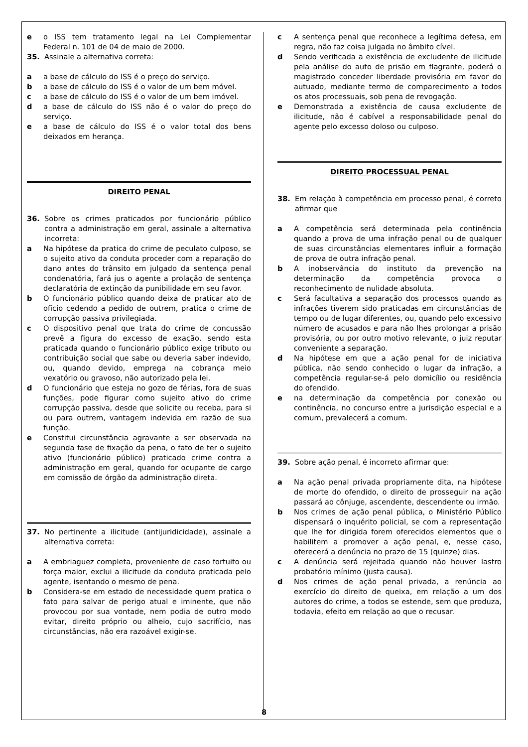e o ISS tem tratamento legal na Lei Complementar Federal n. 101 de 04 de maio de 2000.
35. Assinale a alternativa correta:
a a base de cálculo do ISS é o preço do serviço.
b a base de cálculo do ISS é o valor de um bem móvel.
c a base de cálculo do ISS é o valor de um bem imóvel.
d a base de cálculo do ISS não é o valor do preço do serviço.
e a base de cálculo do ISS é o valor total dos bens deixados em herança.
DIREITO PENAL
36. Sobre os crimes praticados por funcionário público contra a administração em geral, assinale a alternativa incorreta:
a Na hipótese da pratica do crime de peculato culposo, se o sujeito ativo da conduta proceder com a reparação do dano antes do trânsito em julgado da sentença penal condenatória, fará jus o agente a prolação de sentença declaratória de extinção da punibilidade em seu favor.
b O funcionário público quando deixa de praticar ato de ofício cedendo a pedido de outrem, pratica o crime de corrupção passiva privilegiada.
c O dispositivo penal que trata do crime de concussão prevê a figura do excesso de exação, sendo esta praticada quando o funcionário público exige tributo ou contribuição social que sabe ou deveria saber indevido, ou, quando devido, emprega na cobrança meio vexatório ou gravoso, não autorizado pela lei.
d O funcionário que esteja no gozo de férias, fora de suas funções, pode figurar como sujeito ativo do crime corrupção passiva, desde que solicite ou receba, para si ou para outrem, vantagem indevida em razão de sua função.
e Constitui circunstância agravante a ser observada na segunda fase de fixação da pena, o fato de ter o sujeito ativo (funcionário público) praticado crime contra a administração em geral, quando for ocupante de cargo em comissão de órgão da administração direta.
37. No pertinente a ilicitude (antijuridicidade), assinale a alternativa correta:
a A embriaguez completa, proveniente de caso fortuito ou força maior, exclui a ilicitude da conduta praticada pelo agente, isentando o mesmo de pena.
b Considera-se em estado de necessidade quem pratica o fato para salvar de perigo atual e iminente, que não provocou por sua vontade, nem podia de outro modo evitar, direito próprio ou alheio, cujo sacrifício, nas circunstâncias, não era razoável exigir-se.
c A sentença penal que reconhece a legítima defesa, em regra, não faz coisa julgada no âmbito cível.
d Sendo verificada a existência de excludente de ilicitude pela análise do auto de prisão em flagrante, poderá o magistrado conceder liberdade provisória em favor do autuado, mediante termo de comparecimento a todos os atos processuais, sob pena de revogação.
e Demonstrada a existência de causa excludente de ilicitude, não é cabível a responsabilidade penal do agente pelo excesso doloso ou culposo.
DIREITO PROCESSUAL PENAL
38. Em relação à competência em processo penal, é correto afirmar que
a A competência será determinada pela continência quando a prova de uma infração penal ou de qualquer de suas circunstâncias elementares influir a formação de prova de outra infração penal.
b A inobservância do instituto da prevenção na determinação da competência provoca o reconhecimento de nulidade absoluta.
c Será facultativa a separação dos processos quando as infrações tiverem sido praticadas em circunstâncias de tempo ou de lugar diferentes, ou, quando pelo excessivo número de acusados e para não lhes prolongar a prisão provisória, ou por outro motivo relevante, o juiz reputar conveniente a separação.
d Na hipótese em que a ação penal for de iniciativa pública, não sendo conhecido o lugar da infração, a competência regular-se-á pelo domicílio ou residência do ofendido.
e na determinação da competência por conexão ou continência, no concurso entre a jurisdição especial e a comum, prevalecerá a comum.
39. Sobre ação penal, é incorreto afirmar que:
a Na ação penal privada propriamente dita, na hipótese de morte do ofendido, o direito de prosseguir na ação passará ao cônjuge, ascendente, descendente ou irmão.
b Nos crimes de ação penal pública, o Ministério Público dispensará o inquérito policial, se com a representação que lhe for dirigida forem oferecidos elementos que o habilitem a promover a ação penal, e, nesse caso, oferecerá a denúncia no prazo de 15 (quinze) dias.
c A denúncia será rejeitada quando não houver lastro probatório mínimo (justa causa).
d Nos crimes de ação penal privada, a renúncia ao exercício do direito de queixa, em relação a um dos autores do crime, a todos se estende, sem que produza, todavia, efeito em relação ao que o recusar.
8